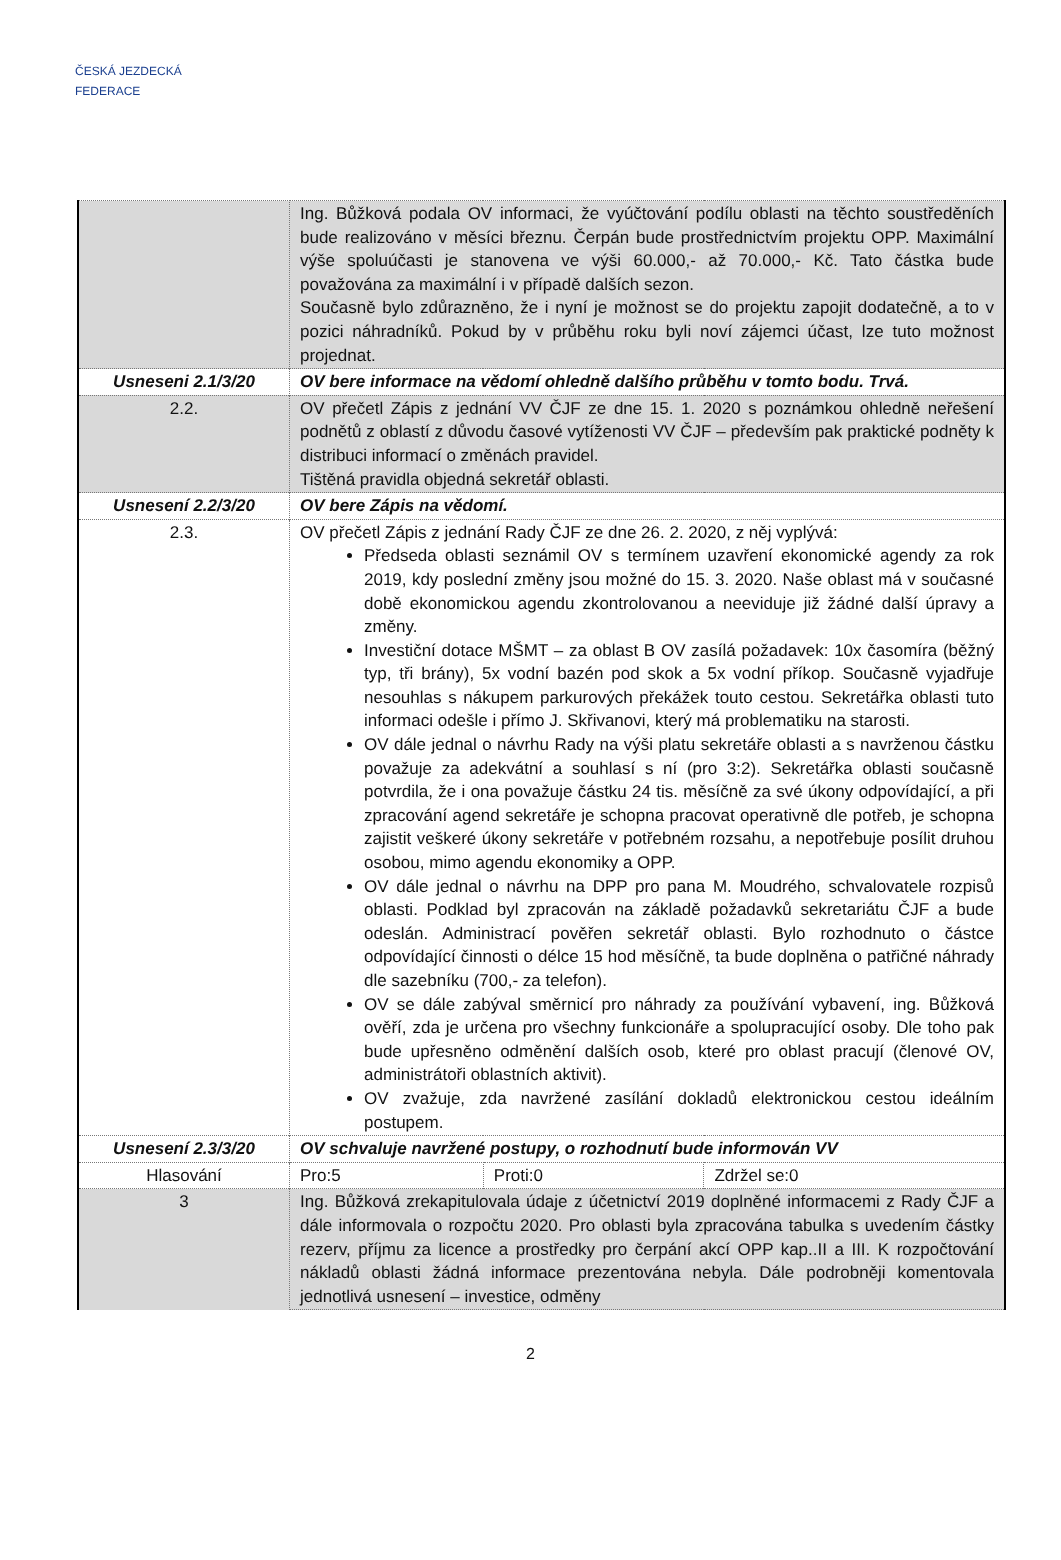ČESKÁ JEZDECKÁ FEDERACE
| | Ing. Bůžková podala OV informaci, že vyúčtování podílu oblasti na těchto soustředěních bude realizováno v měsíci březnu. Čerpán bude prostřednictvím projektu OPP. Maximální výše spoluúčasti je stanovena ve výši 60.000,- až 70.000,- Kč. Tato částka bude považována za maximální i v případě dalších sezon. Současně bylo zdůrazněno, že i nyní je možnost se do projektu zapojit dodatečně, a to v pozici náhradníků. Pokud by v průběhu roku byli noví zájemci účast, lze tuto možnost projednat. | | |
| Usneseni 2.1/3/20 | OV bere informace na vědomí ohledně dalšího průběhu v tomto bodu. Trvá. | | |
| 2.2. | OV přečetl Zápis z jednání VV ČJF ze dne 15. 1. 2020 s poznámkou ohledně neřešení podnětů z oblastí z důvodu časové vytíženosti VV ČJF – především pak praktické podněty k distribuci informací o změnách pravidel. Tištěná pravidla objedná sekretář oblasti. | | |
| Usnesení 2.2/3/20 | OV bere Zápis na vědomí. | | |
| 2.3. | OV přečetl Zápis z jednání Rady ČJF ze dne 26. 2. 2020, z něj vyplývá: Předseda oblasti seznámil OV s termínem uzavření ekonomické agendy za rok 2019, kdy poslední změny jsou možné do 15. 3. 2020. Naše oblast má v současné době ekonomickou agendu zkontrolovanou a neeviduje již žádné další úpravy a změny. Investiční dotace MŠMT – za oblast B OV zasílá požadavek: 10x časomíra (běžný typ, tři brány), 5x vodní bazén pod skok a 5x vodní příkop. Současně vyjadřuje nesouhlas s nákupem parkurových překážek touto cestou. Sekretářka oblasti tuto informaci odešle i přímo J. Skřivanovi, který má problematiku na starosti. OV dále jednal o návrhu Rady na výši platu sekretáře oblasti a s navrženou částku považuje za adekvátní a souhlasí s ní (pro 3:2). Sekretářka oblasti současně potvrdila, že i ona považuje částku 24 tis. měsíčně za své úkony odpovídající, a při zpracování agend sekretáře je schopna pracovat operativně dle potřeb, je schopna zajistit veškeré úkony sekretáře v potřebném rozsahu, a nepotřebuje posílit druhou osobou, mimo agendu ekonomiky a OPP. OV dále jednal o návrhu na DPP pro pana M. Moudrého, schvalovatele rozpisů oblasti. Podklad byl zpracován na základě požadavků sekretariátu ČJF a bude odeslán. Administrací pověřen sekretář oblasti. Bylo rozhodnuto o částce odpovídající činnosti o délce 15 hod měsíčně, ta bude doplněna o patřičné náhrady dle sazebníku (700,- za telefon). OV se dále zabýval směrnicí pro náhrady za používání vybavení, ing. Bůžková ověří, zda je určena pro všechny funkcionáře a spolupracující osoby. Dle toho pak bude upřesněno odměnění dalších osob, které pro oblast pracují (členové OV, administrátoři oblastních aktivit). OV zvažuje, zda navržené zasílání dokladů elektronickou cestou ideálním postupem. | | |
| Usnesení 2.3/3/20 | OV schvaluje navržené postupy, o rozhodnutí bude informován VV | | |
| Hlasování | Pro:5 | Proti:0 | Zdržel se:0 |
| 3 | Ing. Bůžková zrekapitulovala údaje z účetnictví 2019 doplněné informacemi z Rady ČJF a dále informovala o rozpočtu 2020. Pro oblasti byla zpracována tabulka s uvedením částky rezerv, příjmu za licence a prostředky pro čerpání akcí OPP kap..II a III. K rozpočtování nákladů oblasti žádná informace prezentována nebyla. Dále podrobněji komentovala jednotlivá usnesení – investice, odměny | | |
2